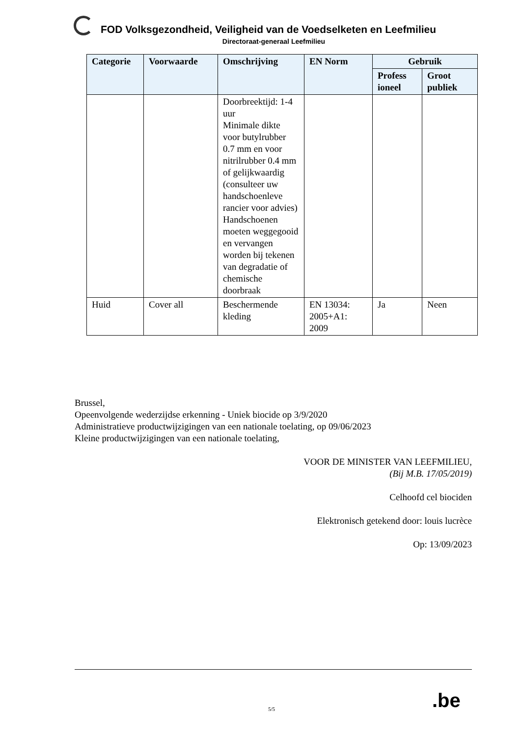FOD Volksgezondheid, Veiligheid van de Voedselketen en Leefmilieu
Directoraat-generaal Leefmilieu
| Categorie | Voorwaarde | Omschrijving | EN Norm | Gebruik | |
| --- | --- | --- | --- | --- | --- |
| | | | | Profess ioneel | Groot publiek |
| | | Doorbreektijd: 1-4 uur Minimale dikte voor butylrubber 0.7 mm en voor nitrilrubber 0.4 mm of gelijkwaardig (consulteer uw handschoenleve rancier voor advies) Handschoenen moeten weggegooid en vervangen worden bij tekenen van degradatie of chemische doorbraak | | | |
| Huid | Cover all | Beschermende kleding | EN 13034: 2005+A1: 2009 | Ja | Neen |
Brussel,
Opeenvolgende wederzijdse erkenning - Uniek biocide op 3/9/2020
Administratieve productwijzigingen van een nationale toelating, op 09/06/2023
Kleine productwijzigingen van een nationale toelating,
VOOR DE MINISTER VAN LEEFMILIEU,
(Bij M.B. 17/05/2019)
Celhoofd cel biociden
Elektronisch getekend door: louis lucrèce
Op: 13/09/2023
5/5 .be